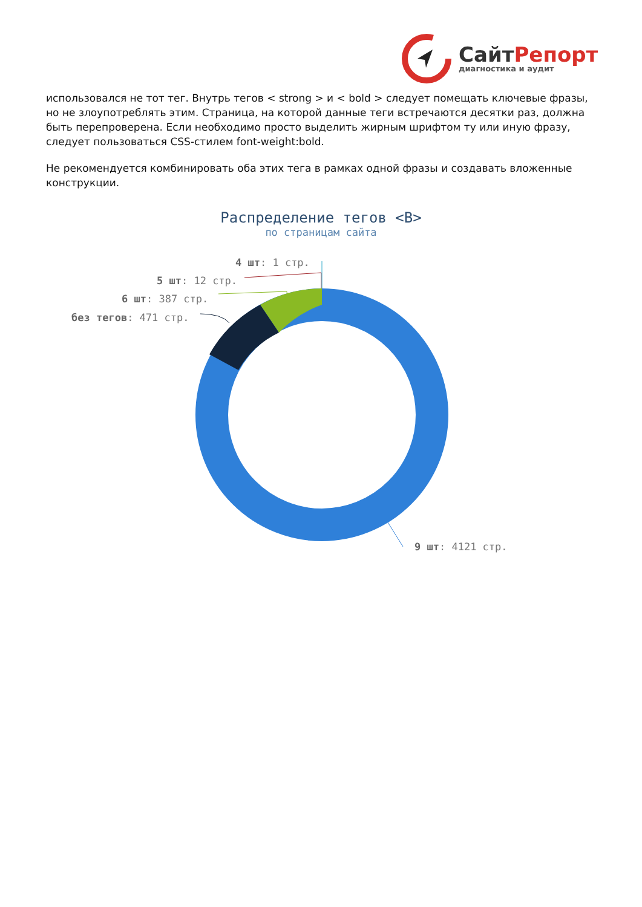СайтРепорт
диагностика и аудит
использовался не тот тег. Внутрь тегов < strong > и < bold > следует помещать ключевые фразы, но не злоупотреблять этим. Страница, на которой данные теги встречаются десятки раз, должна быть перепроверена. Если необходимо просто выделить жирным шрифтом ту или иную фразу, следует пользоваться CSS-стилем font-weight:bold.
Не рекомендуется комбинировать оба этих тега в рамках одной фразы и создавать вложенные конструкции.
Распределение тегов <B>
по страницам сайта
4 шт: 1 стр.
5 шт: 12 стр.
6 шт: 387 стр.
без тегов: 471 стр.
9 шт: 4121 стр.